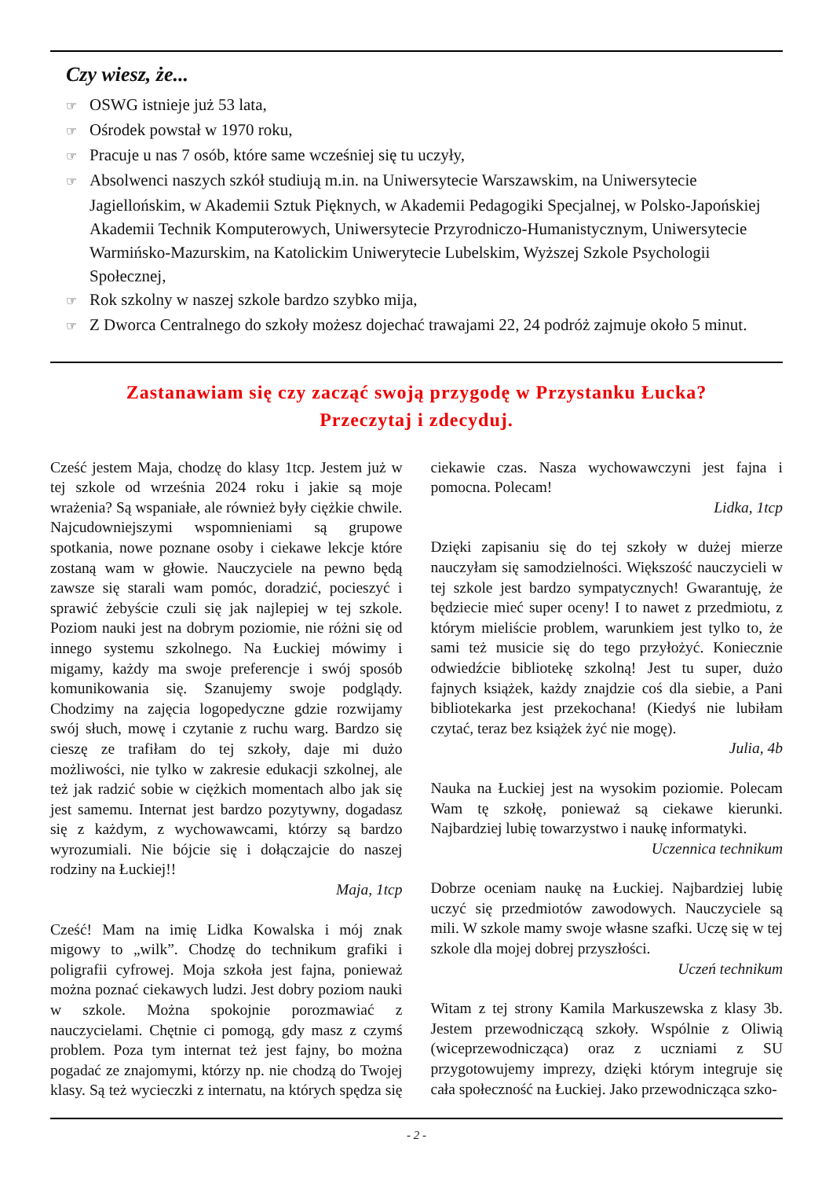Czy wiesz, że...
☞ OSWG istnieje już 53 lata,
☞ Ośrodek powstał w 1970 roku,
☞ Pracuje u nas 7 osób, które same wcześniej się tu uczyły,
☞ Absolwenci naszych szkół studiują m.in. na Uniwersytecie Warszawskim, na Uniwersytecie Jagiellońskim, w Akademii Sztuk Pięknych, w Akademii Pedagogiki Specjalnej, w Polsko-Japońskiej Akademii Technik Komputerowych, Uniwersytecie Przyrodniczo-Humanistycznym, Uniwersytecie Warmińsko-Mazurskim, na Katolickim Uniwerytecie Lubelskim, Wyższej Szkole Psychologii Społecznej,
☞ Rok szkolny w naszej szkole bardzo szybko mija,
☞ Z Dworca Centralnego do szkoły możesz dojechać trawajami 22, 24 podróż zajmuje około 5 minut.
Zastanawiam się czy zacząć swoją przygodę w Przystanku Łucka?
Przeczytaj i zdecyduj.
Cześć jestem Maja, chodzę do klasy 1tcp. Jestem już w tej szkole od września 2024 roku i jakie są moje wrażenia? Są wspaniałe, ale również były ciężkie chwile. Najcudowniejszymi wspomnieniami są grupowe spotkania, nowe poznane osoby i ciekawe lekcje które zostaną wam w głowie. Nauczyciele na pewno będą zawsze się starali wam pomóc, doradzić, pocieszyć i sprawić żebyście czuli się jak najlepiej w tej szkole. Poziom nauki jest na dobrym poziomie, nie różni się od innego systemu szkolnego. Na Łuckiej mówimy i migamy, każdy ma swoje preferencje i swój sposób komunikowania się. Szanujemy swoje podglądy. Chodzimy na zajęcia logopedyczne gdzie rozwijamy swój słuch, mowę i czytanie z ruchu warg. Bardzo się cieszę ze trafiłam do tej szkoły, daje mi dużo możliwości, nie tylko w zakresie edukacji szkolnej, ale też jak radzić sobie w ciężkich momentach albo jak się jest samemu. Internat jest bardzo pozytywny, dogadasz się z każdym, z wychowawcami, którzy są bardzo wyrozumiali. Nie bójcie się i dołączajcie do naszej rodziny na Łuckiej!!
Maja, 1tcp
Cześć! Mam na imię Lidka Kowalska i mój znak migowy to „wilk”. Chodzę do technikum grafiki i poligrafii cyfrowej. Moja szkoła jest fajna, ponieważ można poznać ciekawych ludzi. Jest dobry poziom nauki w szkole. Można spokojnie porozmawiać z nauczycielami. Chętnie ci pomogą, gdy masz z czymś problem. Poza tym internat też jest fajny, bo można pogadać ze znajomymi, którzy np. nie chodzą do Twojej klasy. Są też wycieczki z internatu, na których spędza się ciekawie czas. Nasza wychowawczyni jest fajna i pomocna. Polecam!
Lidka, 1tcp
Dzięki zapisaniu się do tej szkoły w dużej mierze nauczyłam się samodzielności. Większość nauczycieli w tej szkole jest bardzo sympatycznych! Gwarantuję, że będziecie mieć super oceny! I to nawet z przedmiotu, z którym mieliście problem, warunkiem jest tylko to, że sami też musicie się do tego przyłożyć. Koniecznie odwiedźcie bibliotekę szkolną! Jest tu super, dużo fajnych książek, każdy znajdzie coś dla siebie, a Pani bibliotekarka jest przekochana! (Kiedyś nie lubiłam czytać, teraz bez książek żyć nie mogę).
Julia, 4b
Nauka na Łuckiej jest na wysokim poziomie. Polecam Wam tę szkołę, ponieważ są ciekawe kierunki. Najbardziej lubię towarzystwo i naukę informatyki.
Uczennica technikum
Dobrze oceniam naukę na Łuckiej. Najbardziej lubię uczyć się przedmiotów zawodowych. Nauczyciele są mili. W szkole mamy swoje własne szafki. Uczę się w tej szkole dla mojej dobrej przyszłości.
Uczeń technikum
Witam z tej strony Kamila Markuszewska z klasy 3b. Jestem przewodniczącą szkoły. Wspólnie z Oliwią (wiceprzewodnicząca) oraz z uczniami z SU przygotowujemy imprezy, dzięki którym integruje się cała społeczność na Łuckiej. Jako przewodnicząca szko-
- 2 -